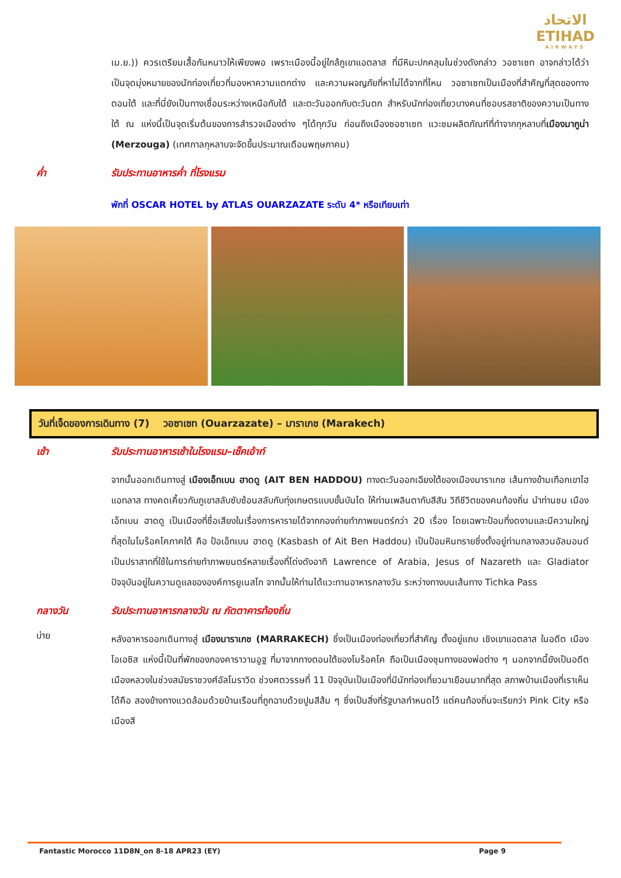الاتحاد
ETIHAD
AIRWAYS
เม.ย.)) ควรเตรียมเสื้อกันหนาวให้เพียงพอ เพราะเมืองนี้อยู่ใกล้ภูเขาแอตลาส ที่มีหิมะปกคลุมในช่วงดังกล่าว วอซาเซท อาจกล่าวได้ว่าเป็นจุดมุ่งหมายของนักท่องเที่ยวที่มองหาความแตกต่าง และความผจญภัยที่หาไม่ได้จากที่ไหน วอซาเซทเป็นเมืองที่สำคัญที่สุดของทางตอนใต้ และที่นี่ยังเป็นทางเชื่อมระหว่างเหนือกับใต้ และตะวันออกกับตะวันตก สำหรับนักท่องเที่ยวบางคนที่ชอบรสชาติของความเป็นทางใต้ ณ แห่งนี้เป็นจุดเริ่มต้นของการสำรวจเมืองต่าง ๆได้ทุกวัน ก่อนถึงเมืองซอซาเซท แวะชมผลิตภัณฑ์ที่ทำจากกุหลาบที่เมืองมากูน่า (Merzouga) (เทศกาลกุหลาบจะจัดขึ้นประมาณเดือนพฤษภาคม)
ค่ำ รับประทานอาหารค่ำ ที่โรงแรม
พักที่ OSCAR HOTEL by ATLAS OUARZAZATE ระดับ 4* หรือเทียบเท่า
วันที่เจ็ดของการเดินทาง (7) วอซาเซท (Ouarzazate) – มาราเกช (Marakech)
เช้า รับประทานอาหารเช้าในโรงแรม–เช็คเอ้าท์
จากนั้นออกเดินทางสู่ เมืองเอ็ทเบน ฮาดดู (AIT BEN HADDOU) ทางตะวันออกเฉียงใต้ของเมืองมาราเกช เส้นทางข้ามเทือกเขาไฮแอทลาส ทางคดเคี้ยวกับภูเขาสลับซับซ้อนสลับกับทุ่งเกษตรแบบขั้นบันได ให้ท่านเพลินตากับสีสัน วิถีชีวิตของคนท้องถิ่น นำท่านชม เมืองเอ็ทเบน ฮาดดู เป็นเมืองที่ชื่อเสียงในเรื่องการหารายได้จากกองถ่ายทำภาพยนตร์กว่า 20 เรื่อง โดยเฉพาะป้อมที่งดงามและมีความใหญ่ที่สุดในโมร็อคโคภาคใต้ คือ ป้อเอ็ทเบน ฮาดดู (Kasbash of Ait Ben Haddou) เป็นป้อมหินทรายซึ่งตั้งอยู่ท่ามกลางสวนอัลมอนด์ เป็นปราสาทที่ใช้ในการถ่ายทำภาพยนตร์หลายเรื่องที่โด่งดังอาทิ Lawrence of Arabia, Jesus of Nazareth และ Gladiator ปัจจุบันอยู่ในความดูแลขององค์การยูเนสโก จากนั้นให้ท่านได้แวะทานอาหารกลางวัน ระหว่างทางบนเส้นทาง Tichka Pass
กลางวัน รับประทานอาหารกลางวัน ณ ภัตตาคารท้องถิ่น
บ่าย
หลังอาหารออกเดินทางสู่ เมืองมาราเกช (MARRAKECH) ซึ่งเป็นเมืองท่องเที่ยวที่สำคัญ ตั้งอยู่แถบ เชิงเขาแอตลาส ในอดีต เมืองโอเอซิส แห่งนี้เป็นที่พักของกองคาราวานอูฐ ที่มาจากทางตอนใต้ของโมร็อคโค ถือเป็นเมืองชุมทางของพ่อต่าง ๆ นอกจากนี้ยังเป็นอดีตเมืองหลวงในช่วงสมัยราชวงศ์อัลโมราวิด ช่วงศตวรรษที่ 11 ปัจจุบันเป็นเมืองที่มีนักท่องเที่ยวมาเยือนมากที่สุด สภาพบ้านเมืองที่เราเห็นได้คือ สองข้างทางแวดล้อมด้วยบ้านเรือนที่ถูกฉาบด้วยปูนสีส้ม ๆ ซึ่งเป็นสิ่งที่รัฐบาลกำหนดไว้ แต่คนท้องถิ่นจะเรียกว่า Pink City หรือ เมืองสี
Fantastic Morocco 11D8N_on 8-18 APR23 (EY) Page 9